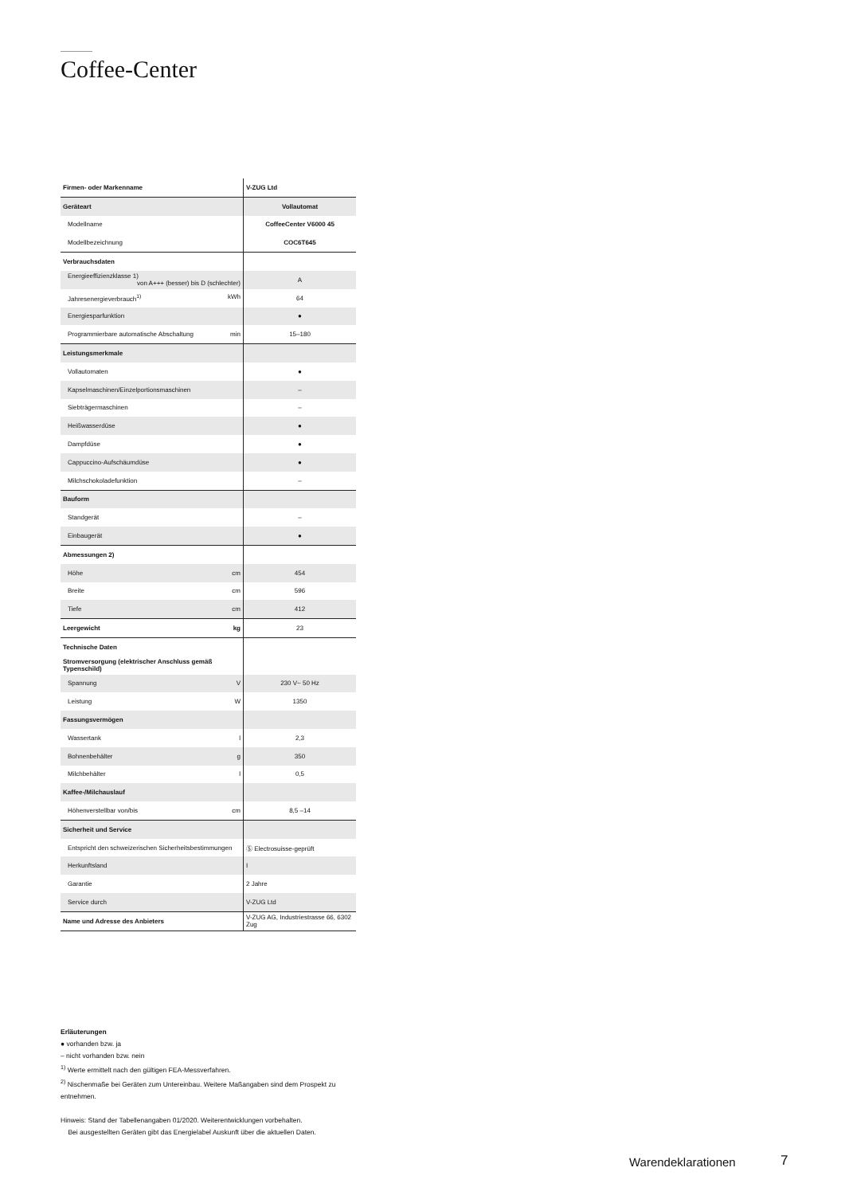Coffee-Center
| Firmen- oder Markenname | V-ZUG Ltd |
| Geräteart | Vollautomat |
| Modellname | CoffeeCenter V6000 45 |
| Modellbezeichnung | COC6T645 |
| Verbrauchsdaten | |
| Energieeffizienzklasse 1) von A+++ (besser) bis D (schlechter) | A |
| Jahresenergieverbrauch<sup>1)</sup> kWh | 64 |
| Energiesparfunktion | ● |
| Programmierbare automatische Abschaltung min | 15–180 |
| Leistungsmerkmale | |
| Vollautomaten | ● |
| Kapselmaschinen/Einzelportionsmaschinen | – |
| Siebträgermaschinen | – |
| Heißwasserdüse | ● |
| Dampfdüse | ● |
| Cappuccino-Aufschäumdüse | ● |
| Milchschokoladefunktion | – |
| Bauform | |
| Standgerät | – |
| Einbaugerät | ● |
| Abmessungen 2) | |
| Höhe cm | 454 |
| Breite cm | 596 |
| Tiefe cm | 412 |
| Leergewicht kg | 23 |
| Technische Daten | |
| Stromversorgung (elektrischer Anschluss gemäß Typenschild) | |
| Spannung V | 230 V~ 50 Hz |
| Leistung W | 1350 |
| Fassungsvermögen | |
| Wassertank l | 2,3 |
| Bohnenbehälter g | 350 |
| Milchbehälter l | 0,5 |
| Kaffee-/Milchauslauf | |
| Höhenverstellbar von/bis cm | 8,5 –14 |
| Sicherheit und Service | |
| Entspricht den schweizerischen Sicherheitsbestimmungen | Ⓢ Electrosuisse-geprüft |
| Herkunftsland | I |
| Garantie | 2 Jahre |
| Service durch | V-ZUG Ltd |
| Name und Adresse des Anbieters | V-ZUG AG, Industriestrasse 66, 6302 Zug |
Erläuterungen
● vorhanden bzw. ja
– nicht vorhanden bzw. nein
<sup>1)</sup> Werte ermittelt nach den gültigen FEA-Messverfahren.
<sup>2)</sup> Nischenmaße bei Geräten zum Untereinbau. Weitere Maßangaben sind dem Prospekt zu entnehmen.
Hinweis: Stand der Tabellenangaben 01/2020. Weiterentwicklungen vorbehalten.
Bei ausgestellten Geräten gibt das Energielabel Auskunft über die aktuellen Daten.
Warendeklarationen 7